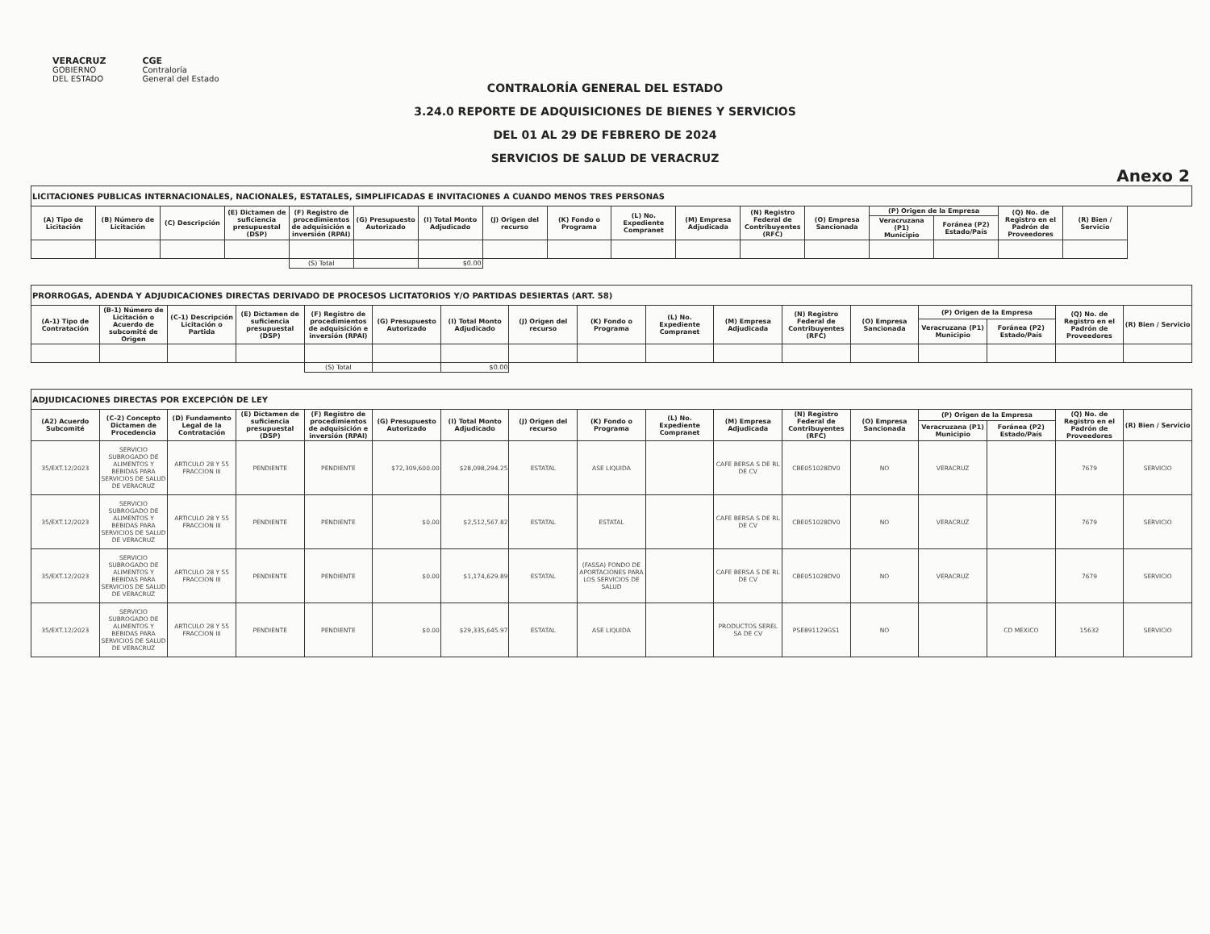VERACRUZ
GOBIERNO
DEL ESTADO
CGE
Contraloría
General del Estado
CONTRALORÍA GENERAL DEL ESTADO
3.24.0 REPORTE DE ADQUISICIONES DE BIENES Y SERVICIOS
DEL 01 AL 29 DE FEBRERO DE 2024
SERVICIOS DE SALUD DE VERACRUZ
Anexo 2
| LICITACIONES PUBLICAS INTERNACIONALES, NACIONALES, ESTATALES, SIMPLIFICADAS E INVITACIONES A CUANDO MENOS TRES PERSONAS | | | | | | | | | | | | | | | | | |
| (A) Tipo de Licitación | (B) Número de Licitación | (C) Descripción | (E) Dictamen de suficiencia presupuestal (DSP) | (F) Registro de procedimientos de adquisición e inversión (RPAI) | (G) Presupuesto Autorizado | (I) Total Monto Adjudicado | (J) Origen del recurso | (K) Fondo o Programa | (L) No. Expediente Compranet | (M) Empresa Adjudicada | (N) Registro Federal de Contribuyentes (RFC) | (O) Empresa Sancionada | (P) Origen de la Empresa | | (Q) No. de Registro en el Padrón de Proveedores | (R) Bien / Servicio | |
| | | | | | | | | | | | | | Veracruzana (P1) Municipio | Foránea (P2) Estado/País | | | |
| | | | | (S) Total | | $0.00 | | | | | | | | | | | |
| PRORROGAS, ADENDA Y ADJUDICACIONES DIRECTAS DERIVADO DE PROCESOS LICITATORIOS Y/O PARTIDAS DESIERTAS (ART. 58) | | | | | | | | | | | | | | | | |
| (A-1) Tipo de Contratación | (B-1) Número de Licitación o Acuerdo de subcomité de Origen | (C-1) Descripción Licitación o Partida | (E) Dictamen de suficiencia presupuestal (DSP) | (F) Registro de procedimientos de adquisición e inversión (RPAI) | (G) Presupuesto Autorizado | (I) Total Monto Adjudicado | (J) Origen del recurso | (K) Fondo o Programa | (L) No. Expediente Compranet | (M) Empresa Adjudicada | (N) Registro Federal de Contribuyentes (RFC) | (O) Empresa Sancionada | (P) Origen de la Empresa | | (Q) No. de Registro en el Padrón de Proveedores | (R) Bien / Servicio |
| | | | | | | | | | | | | | Veracruzana (P1) Municipio | Foránea (P2) Estado/País | | |
| | | | | (S) Total | | $0.00 | | | | | | | | | | |
| ADJUDICACIONES DIRECTAS POR EXCEPCIÓN DE LEY | | | | | | | | | | | | | | | | |
| (A2) Acuerdo Subcomité | (C-2) Concepto Dictamen de Procedencia | (D) Fundamento Legal de la Contratación | (E) Dictamen de suficiencia presupuestal (DSP) | (F) Registro de procedimientos de adquisición e inversión (RPAI) | (G) Presupuesto Autorizado | (I) Total Monto Adjudicado | (J) Origen del recurso | (K) Fondo o Programa | (L) No. Expediente Compranet | (M) Empresa Adjudicada | (N) Registro Federal de Contribuyentes (RFC) | (O) Empresa Sancionada | (P) Origen de la Empresa | | (Q) No. de Registro en el Padrón de Proveedores | (R) Bien / Servicio |
| | | | | | | | | | | | | | Veracruzana (P1) Municipio | Foránea (P2) Estado/País | | |
| 35/EXT.12/2023 | SERVICIO SUBROGADO DE ALIMENTOS Y BEBIDAS PARA SERVICIOS DE SALUD DE VERACRUZ | ARTICULO 28 Y 55 FRACCION III | PENDIENTE | PENDIENTE | $72,309,600.00 | $28,098,294.25 | ESTATAL | ASE LIQUIDA | | CAFE BERSA S DE RL DE CV | CBE051028DV0 | NO | VERACRUZ | | 7679 | SERVICIO |
| 35/EXT.12/2023 | SERVICIO SUBROGADO DE ALIMENTOS Y BEBIDAS PARA SERVICIOS DE SALUD DE VERACRUZ | ARTICULO 28 Y 55 FRACCION III | PENDIENTE | PENDIENTE | $0.00 | $2,512,567.82 | ESTATAL | ESTATAL | | CAFE BERSA S DE RL DE CV | CBE051028DV0 | NO | VERACRUZ | | 7679 | SERVICIO |
| 35/EXT.12/2023 | SERVICIO SUBROGADO DE ALIMENTOS Y BEBIDAS PARA SERVICIOS DE SALUD DE VERACRUZ | ARTICULO 28 Y 55 FRACCION III | PENDIENTE | PENDIENTE | $0.00 | $1,174,629.89 | ESTATAL | (FASSA) FONDO DE APORTACIONES PARA LOS SERVICIOS DE SALUD | | CAFE BERSA S DE RL DE CV | CBE051028DV0 | NO | VERACRUZ | | 7679 | SERVICIO |
| 35/EXT.12/2023 | SERVICIO SUBROGADO DE ALIMENTOS Y BEBIDAS PARA SERVICIOS DE SALUD DE VERACRUZ | ARTICULO 28 Y 55 FRACCION III | PENDIENTE | PENDIENTE | $0.00 | $29,335,645.97 | ESTATAL | ASE LIQUIDA | | PRODUCTOS SEREL SA DE CV | PSE891129GS1 | NO | | CD MEXICO | 15632 | SERVICIO |